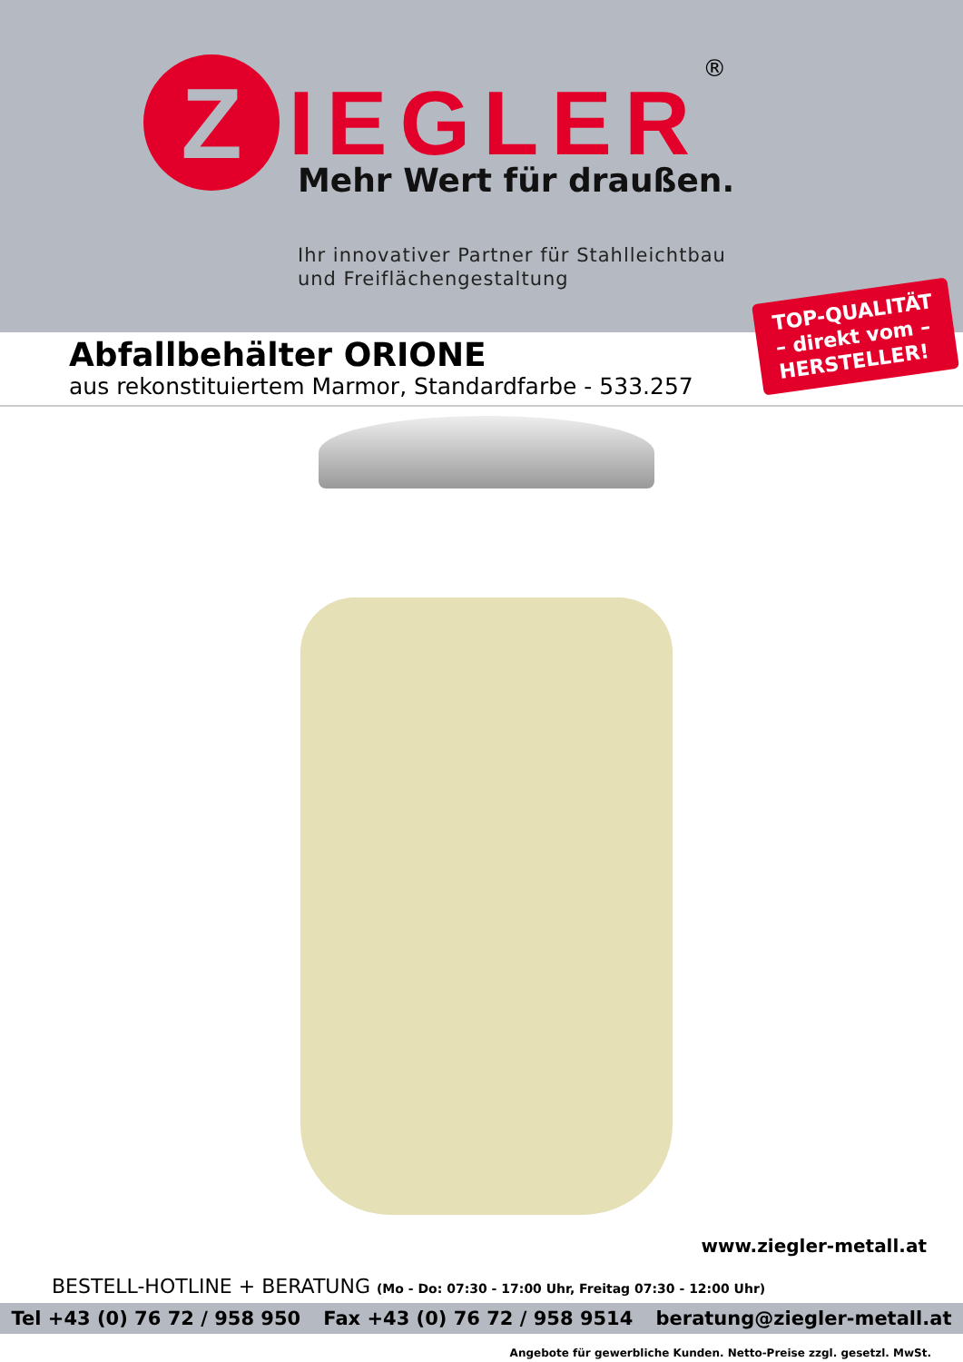Z
IEGLER
®
Mehr Wert für draußen.
Ihr innovativer Partner für Stahlleichtbau
und Freiflächengestaltung
TOP-QUALITÄT
– direkt vom –
HERSTELLER!
Abfallbehälter ORIONE
aus rekonstituiertem Marmor, Standardfarbe - 533.257
www.ziegler-metall.at
BESTELL-HOTLINE + BERATUNG (Mo - Do: 07:30 - 17:00 Uhr, Freitag 07:30 - 12:00 Uhr)
Tel +43 (0) 76 72 / 958 950 Fax +43 (0) 76 72 / 958 9514 beratung@ziegler-metall.at
Angebote für gewerbliche Kunden. Netto-Preise zzgl. gesetzl. MwSt.